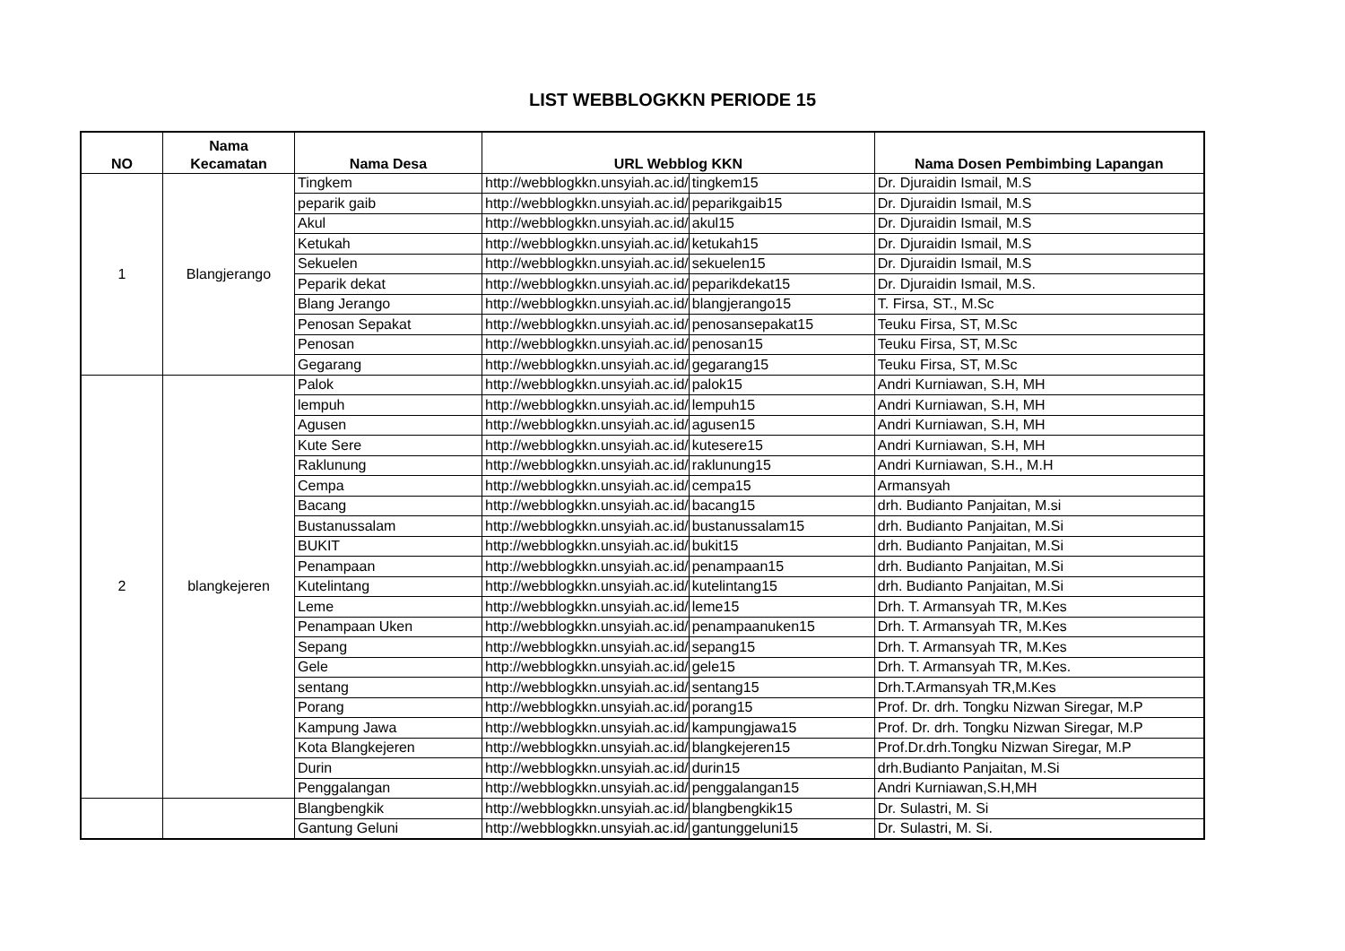LIST WEBBLOGKKN PERIODE 15
| NO | Nama Kecamatan | Nama Desa | URL Webblog KKN | | Nama Dosen Pembimbing Lapangan |
| --- | --- | --- | --- | --- | --- |
| 1 | Blangjerango | Tingkem | http://webblogkkn.unsyiah.ac.id/ | tingkem15 | Dr. Djuraidin Ismail, M.S |
| | | peparik gaib | http://webblogkkn.unsyiah.ac.id/ | peparikgaib15 | Dr. Djuraidin Ismail, M.S |
| | | Akul | http://webblogkkn.unsyiah.ac.id/ | akul15 | Dr. Djuraidin Ismail, M.S |
| | | Ketukah | http://webblogkkn.unsyiah.ac.id/ | ketukah15 | Dr. Djuraidin Ismail, M.S |
| | | Sekuelen | http://webblogkkn.unsyiah.ac.id/ | sekuelen15 | Dr. Djuraidin Ismail, M.S |
| | | Peparik dekat | http://webblogkkn.unsyiah.ac.id/ | peparikdekat15 | Dr. Djuraidin Ismail, M.S. |
| | | Blang Jerango | http://webblogkkn.unsyiah.ac.id/ | blangjerango15 | T. Firsa, ST., M.Sc |
| | | Penosan Sepakat | http://webblogkkn.unsyiah.ac.id/ | penosansepakat15 | Teuku Firsa, ST, M.Sc |
| | | Penosan | http://webblogkkn.unsyiah.ac.id/ | penosan15 | Teuku Firsa, ST, M.Sc |
| | | Gegarang | http://webblogkkn.unsyiah.ac.id/ | gegarang15 | Teuku Firsa, ST, M.Sc |
| 2 | blangkejeren | Palok | http://webblogkkn.unsyiah.ac.id/ | palok15 | Andri Kurniawan, S.H, MH |
| | | lempuh | http://webblogkkn.unsyiah.ac.id/ | lempuh15 | Andri Kurniawan, S.H, MH |
| | | Agusen | http://webblogkkn.unsyiah.ac.id/ | agusen15 | Andri Kurniawan, S.H, MH |
| | | Kute Sere | http://webblogkkn.unsyiah.ac.id/ | kutesere15 | Andri Kurniawan, S.H, MH |
| | | Raklunung | http://webblogkkn.unsyiah.ac.id/ | raklunung15 | Andri Kurniawan, S.H., M.H |
| | | Cempa | http://webblogkkn.unsyiah.ac.id/ | cempa15 | Armansyah |
| | | Bacang | http://webblogkkn.unsyiah.ac.id/ | bacang15 | drh. Budianto Panjaitan, M.si |
| | | Bustanussalam | http://webblogkkn.unsyiah.ac.id/ | bustanussalam15 | drh. Budianto Panjaitan, M.Si |
| | | BUKIT | http://webblogkkn.unsyiah.ac.id/ | bukit15 | drh. Budianto Panjaitan, M.Si |
| | | Penampaan | http://webblogkkn.unsyiah.ac.id/ | penampaan15 | drh. Budianto Panjaitan, M.Si |
| | | Kutelintang | http://webblogkkn.unsyiah.ac.id/ | kutelintang15 | drh. Budianto Panjaitan, M.Si |
| | | Leme | http://webblogkkn.unsyiah.ac.id/ | leme15 | Drh. T. Armansyah TR, M.Kes |
| | | Penampaan Uken | http://webblogkkn.unsyiah.ac.id/ | penampaanuken15 | Drh. T. Armansyah TR, M.Kes |
| | | Sepang | http://webblogkkn.unsyiah.ac.id/ | sepang15 | Drh. T. Armansyah TR, M.Kes |
| | | Gele | http://webblogkkn.unsyiah.ac.id/ | gele15 | Drh. T. Armansyah TR, M.Kes. |
| | | sentang | http://webblogkkn.unsyiah.ac.id/ | sentang15 | Drh.T.Armansyah TR,M.Kes |
| | | Porang | http://webblogkkn.unsyiah.ac.id/ | porang15 | Prof. Dr. drh. Tongku Nizwan Siregar, M.P |
| | | Kampung Jawa | http://webblogkkn.unsyiah.ac.id/ | kampungjawa15 | Prof. Dr. drh. Tongku Nizwan Siregar, M.P |
| | | Kota Blangkejeren | http://webblogkkn.unsyiah.ac.id/ | blangkejeren15 | Prof.Dr.drh.Tongku Nizwan Siregar, M.P |
| | | Durin | http://webblogkkn.unsyiah.ac.id/ | durin15 | drh.Budianto Panjaitan, M.Si |
| | | Penggalangan | http://webblogkkn.unsyiah.ac.id/ | penggalangan15 | Andri Kurniawan,S.H,MH |
| | | Blangbengkik | http://webblogkkn.unsyiah.ac.id/ | blangbengkik15 | Dr. Sulastri, M. Si |
| | | Gantung Geluni | http://webblogkkn.unsyiah.ac.id/ | gantunggeluni15 | Dr. Sulastri, M. Si. |